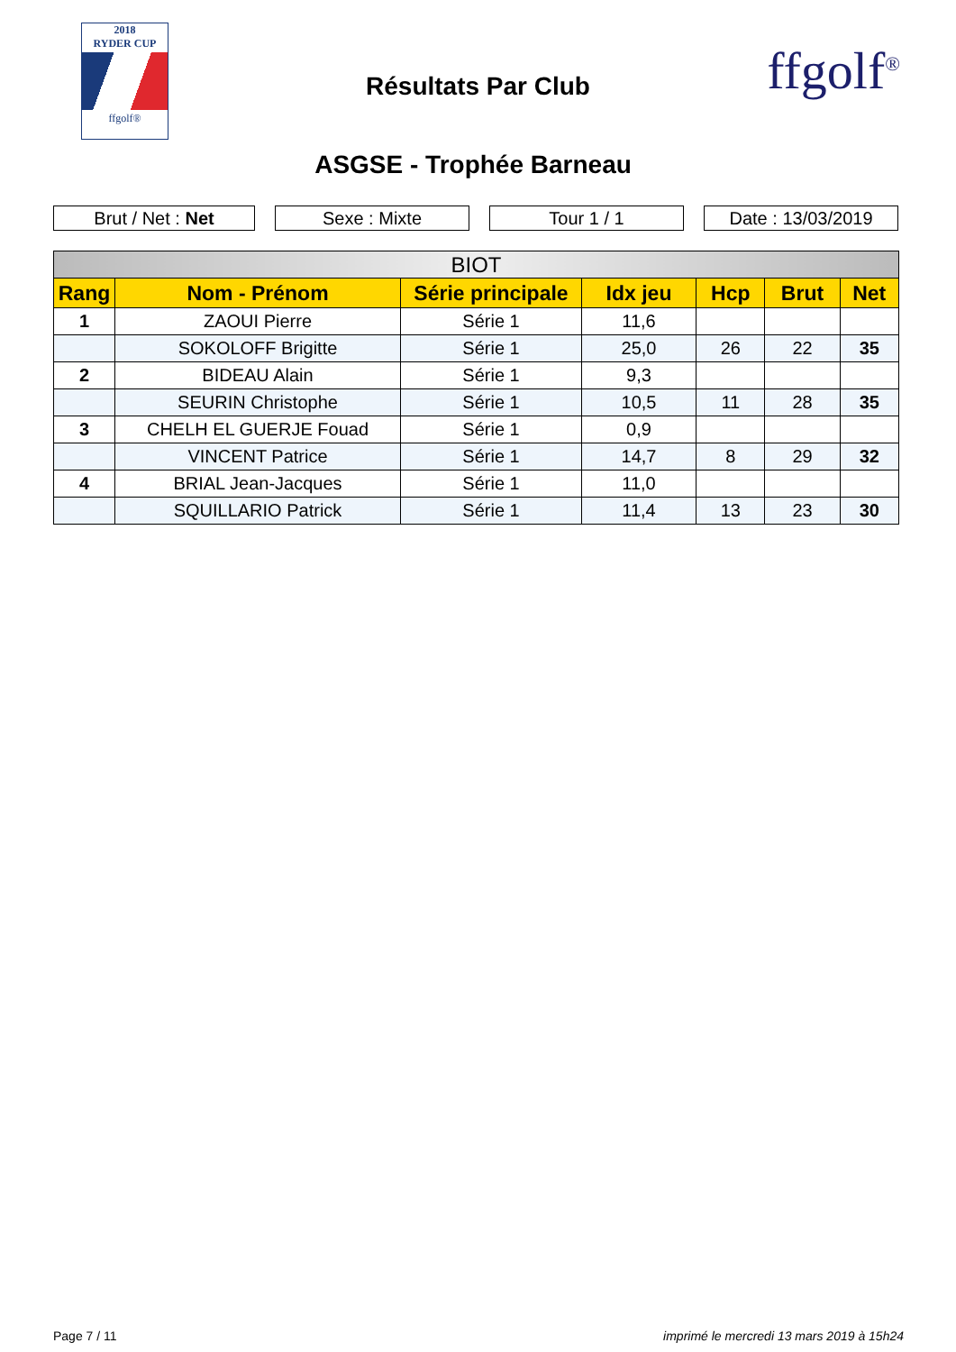2018
RYDER CUP
ffgolf®
Résultats Par Club ffgolf<sup>®</sup>
ASGSE - Trophée Barneau
Brut / Net : Net Sexe : Mixte Tour 1 / 1 Date : 13/03/2019
| BIOT | | | | | | |
| --- | --- | --- | --- | --- | --- | --- |
| Rang | Nom - Prénom | Série principale | Idx jeu | Hcp | Brut | Net |
| 1 | ZAOUI Pierre | Série 1 | 11,6 | | | |
| | SOKOLOFF Brigitte | Série 1 | 25,0 | 26 | 22 | 35 |
| 2 | BIDEAU Alain | Série 1 | 9,3 | | | |
| | SEURIN Christophe | Série 1 | 10,5 | 11 | 28 | 35 |
| 3 | CHELH EL GUERJE Fouad | Série 1 | 0,9 | | | |
| | VINCENT Patrice | Série 1 | 14,7 | 8 | 29 | 32 |
| 4 | BRIAL Jean-Jacques | Série 1 | 11,0 | | | |
| | SQUILLARIO Patrick | Série 1 | 11,4 | 13 | 23 | 30 |
Page 7 / 11
imprimé le mercredi 13 mars 2019 à 15h24